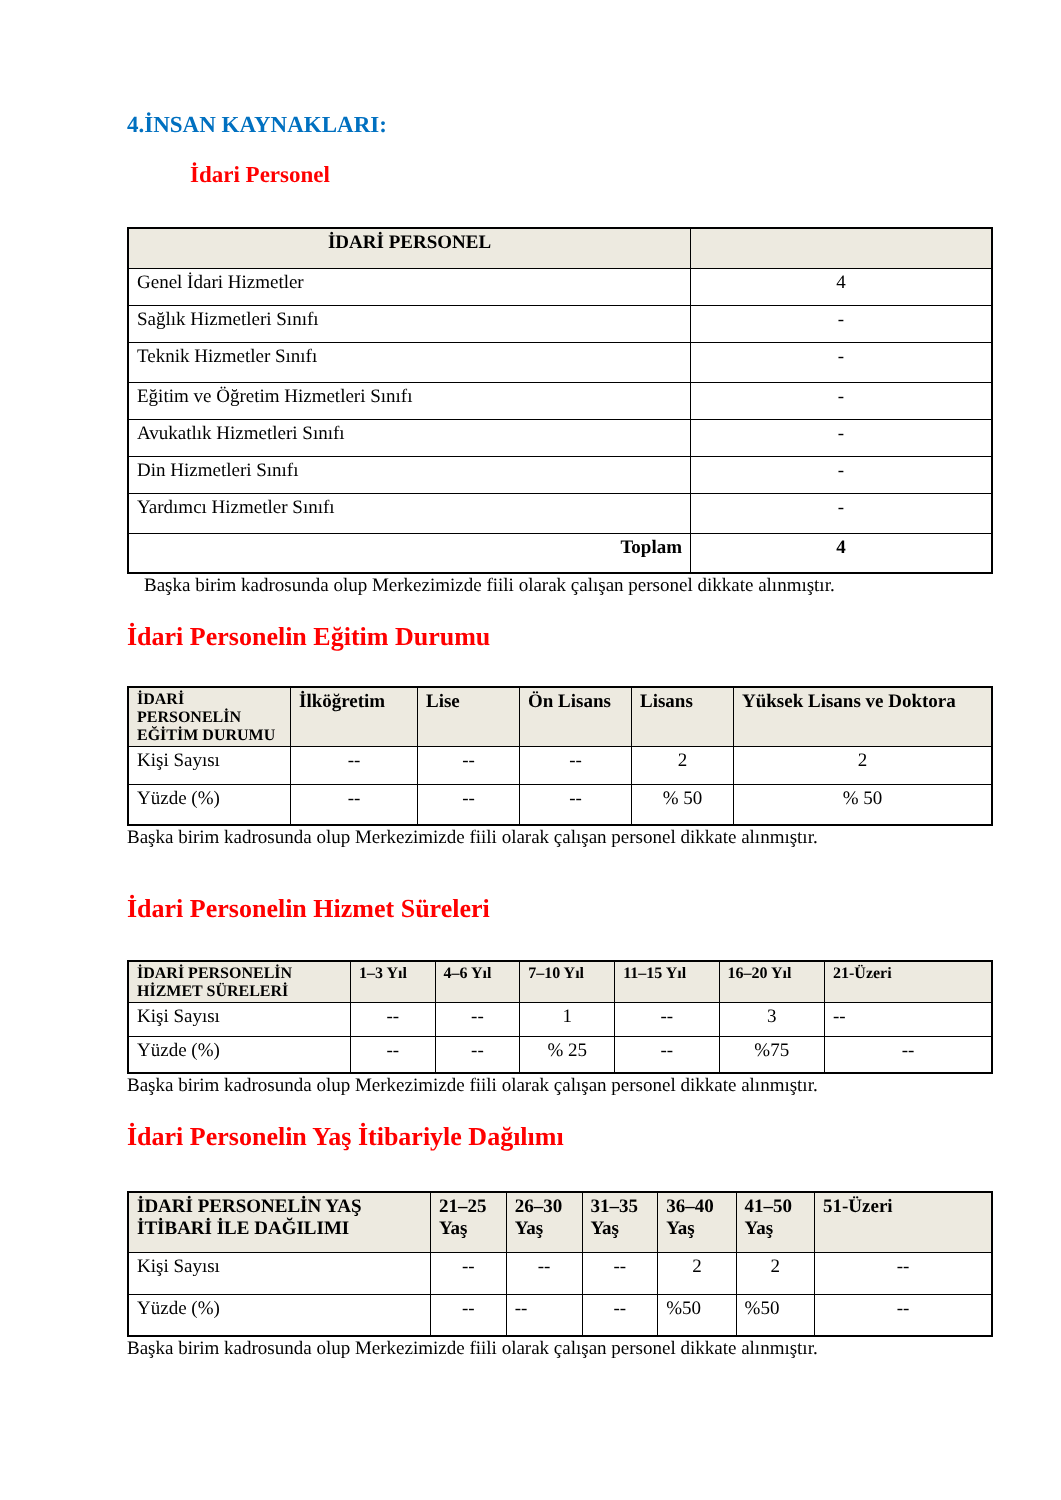4.İNSAN KAYNAKLARI:
İdari Personel
| İDARİ PERSONEL | |
| --- | --- |
| Genel İdari Hizmetler | 4 |
| Sağlık Hizmetleri Sınıfı | - |
| Teknik Hizmetler Sınıfı | - |
| Eğitim ve Öğretim Hizmetleri Sınıfı | - |
| Avukatlık Hizmetleri Sınıfı | - |
| Din Hizmetleri Sınıfı | - |
| Yardımcı Hizmetler Sınıfı | - |
| Toplam | 4 |
Başka birim kadrosunda olup Merkezimizde fiili olarak çalışan personel dikkate alınmıştır.
İdari Personelin Eğitim Durumu
| İDARİ PERSONELİN EĞİTİM DURUMU | İlköğretim | Lise | Ön Lisans | Lisans | Yüksek Lisans ve Doktora |
| --- | --- | --- | --- | --- | --- |
| Kişi Sayısı | -- | -- | -- | 2 | 2 |
| Yüzde (%) | -- | -- | -- | % 50 | % 50 |
Başka birim kadrosunda olup Merkezimizde fiili olarak çalışan personel dikkate alınmıştır.
İdari Personelin Hizmet Süreleri
| İDARİ PERSONELİN HİZMET SÜRELERİ | 1–3 Yıl | 4–6 Yıl | 7–10 Yıl | 11–15 Yıl | 16–20 Yıl | 21-Üzeri |
| --- | --- | --- | --- | --- | --- | --- |
| Kişi Sayısı | -- | -- | 1 | -- | 3 | -- |
| Yüzde (%) | -- | -- | % 25 | -- | %75 | -- |
Başka birim kadrosunda olup Merkezimizde fiili olarak çalışan personel dikkate alınmıştır.
İdari Personelin Yaş İtibariyle Dağılımı
| İDARİ PERSONELİN YAŞ İTİBARİ İLE DAĞILIMI | 21–25 Yaş | 26–30 Yaş | 31–35 Yaş | 36–40 Yaş | 41–50 Yaş | 51-Üzeri |
| --- | --- | --- | --- | --- | --- | --- |
| Kişi Sayısı | -- | -- | -- | 2 | 2 | -- |
| Yüzde (%) | -- | -- | -- | %50 | %50 | -- |
Başka birim kadrosunda olup Merkezimizde fiili olarak çalışan personel dikkate alınmıştır.